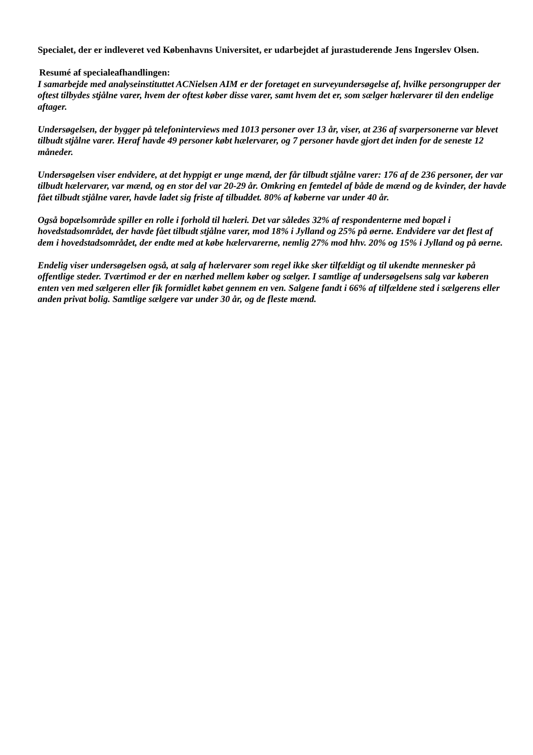Specialet, der er indleveret ved Københavns Universitet, er udarbejdet af jurastuderende Jens Ingerslev Olsen.
Resumé af specialeafhandlingen:
I samarbejde med analyseinstituttet ACNielsen AIM er der foretaget en surveyundersøgelse af, hvilke persongrupper der oftest tilbydes stjålne varer, hvem der oftest køber disse varer, samt hvem det er, som sælger hælervarer til den endelige aftager.
Undersøgelsen, der bygger på telefoninterviews med 1013 personer over 13 år, viser, at 236 af svarpersonerne var blevet tilbudt stjålne varer. Heraf havde 49 personer købt hælervarer, og 7 personer havde gjort det inden for de seneste 12 måneder.
Undersøgelsen viser endvidere, at det hyppigt er unge mænd, der får tilbudt stjålne varer: 176 af de 236 personer, der var tilbudt hælervarer, var mænd, og en stor del var 20-29 år. Omkring en femtedel af både de mænd og de kvinder, der havde fået tilbudt stjålne varer, havde ladet sig friste af tilbuddet. 80% af køberne var under 40 år.
Også bopælsområde spiller en rolle i forhold til hæleri. Det var således 32% af respondenterne med bopæl i hovedstadsområdet, der havde fået tilbudt stjålne varer, mod 18% i Jylland og 25% på øerne. Endvidere var det flest af dem i hovedstadsområdet, der endte med at købe hælervarerne, nemlig 27% mod hhv. 20% og 15% i Jylland og på øerne.
Endelig viser undersøgelsen også, at salg af hælervarer som regel ikke sker tilfældigt og til ukendte mennesker på offentlige steder. Tværtimod er der en nærhed mellem køber og sælger. I samtlige af undersøgelsens salg var køberen enten ven med sælgeren eller fik formidlet købet gennem en ven. Salgene fandt i 66% af tilfældene sted i sælgerens eller anden privat bolig. Samtlige sælgere var under 30 år, og de fleste mænd.